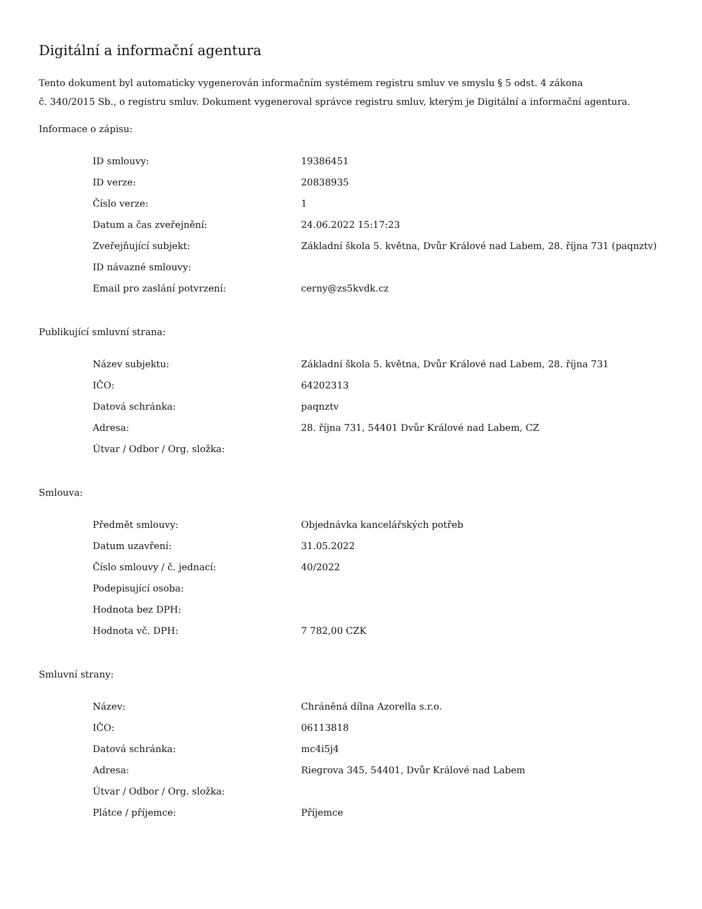Digitální a informační agentura
Tento dokument byl automaticky vygenerován informačním systémem registru smluv ve smyslu § 5 odst. 4 zákona
č. 340/2015 Sb., o registru smluv. Dokument vygeneroval správce registru smluv, kterým je Digitální a informační agentura.
Informace o zápisu:
| ID smlouvy: | 19386451 |
| ID verze: | 20838935 |
| Číslo verze: | 1 |
| Datum a čas zveřejnění: | 24.06.2022 15:17:23 |
| Zveřejňující subjekt: | Základní škola 5. května, Dvůr Králové nad Labem, 28. října 731 (paqnztv) |
| ID návazné smlouvy: | |
| Email pro zaslání potvrzení: | cerny@zs5kvdk.cz |
Publikující smluvní strana:
| Název subjektu: | Základní škola 5. května, Dvůr Králové nad Labem, 28. října 731 |
| IČO: | 64202313 |
| Datová schránka: | paqnztv |
| Adresa: | 28. října 731, 54401 Dvůr Králové nad Labem, CZ |
| Útvar / Odbor / Org. složka: | |
Smlouva:
| Předmět smlouvy: | Objednávka kancelářských potřeb |
| Datum uzavření: | 31.05.2022 |
| Číslo smlouvy / č. jednací: | 40/2022 |
| Podepisující osoba: | |
| Hodnota bez DPH: | |
| Hodnota vč. DPH: | 7 782,00 CZK |
Smluvní strany:
| Název: | Chráněná dílna Azorella s.r.o. |
| IČO: | 06113818 |
| Datová schránka: | mc4i5j4 |
| Adresa: | Riegrova 345, 54401, Dvůr Králové nad Labem |
| Útvar / Odbor / Org. složka: | |
| Plátce / příjemce: | Příjemce |